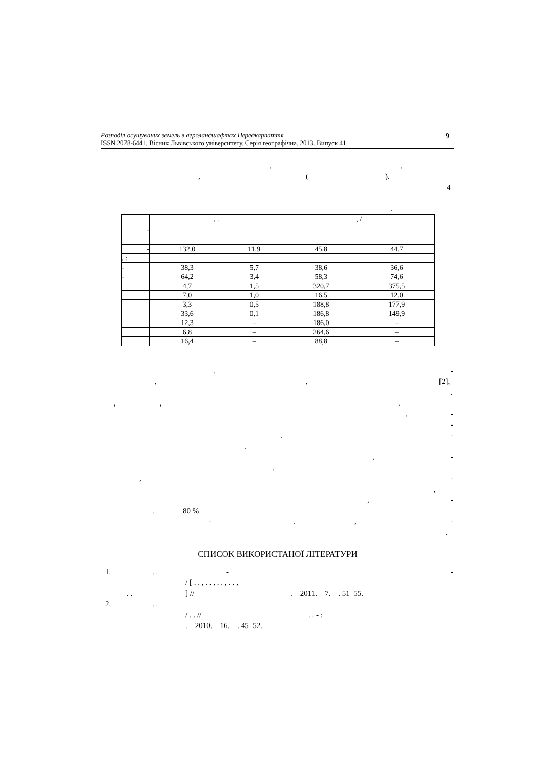Розподіл осушуваних земель в агроландшафтах Передкарпаття
ISSN 2078-6441. Вісник Львівського університету. Серія географічна. 2013. Випуск 41
9
,,
, (). 4
.
| - | , . | | , / | |
| - | 132,0 | 11,9 | 45,8 | 44,7 |
| , : | | | | |
| - | 38,3 | 5,7 | 38,6 | 36,6 |
| - | 64,2 | 3,4 | 58,3 | 74,6 |
| | 4,7 | 1,5 | 320,7 | 375,5 |
| | 7,0 | 1,0 | 16,5 | 12,0 |
| | 3,3 | 0,5 | 188,8 | 177,9 |
| | 33,6 | 0,1 | 186,8 | 149,9 |
| | 12,3 | – | 186,0 | – |
| | 6,8 | – | 264,6 | – |
| | 16,4 | – | 88,8 | – |
. -
,, [2], .
,,. , - -
. -
. , -
.
, -
,
, -
. 80 % -., -
.
СПИСОК ВИКОРИСТАНОЇ ЛІТЕРАТУРИ
1.. . - -
/ [ . . , . . , . . , . . ,
. .] //. – 2011. – 7. – . 51–55.
2.. . / . . //. . - :
. – 2010. – 16. – . 45–52.